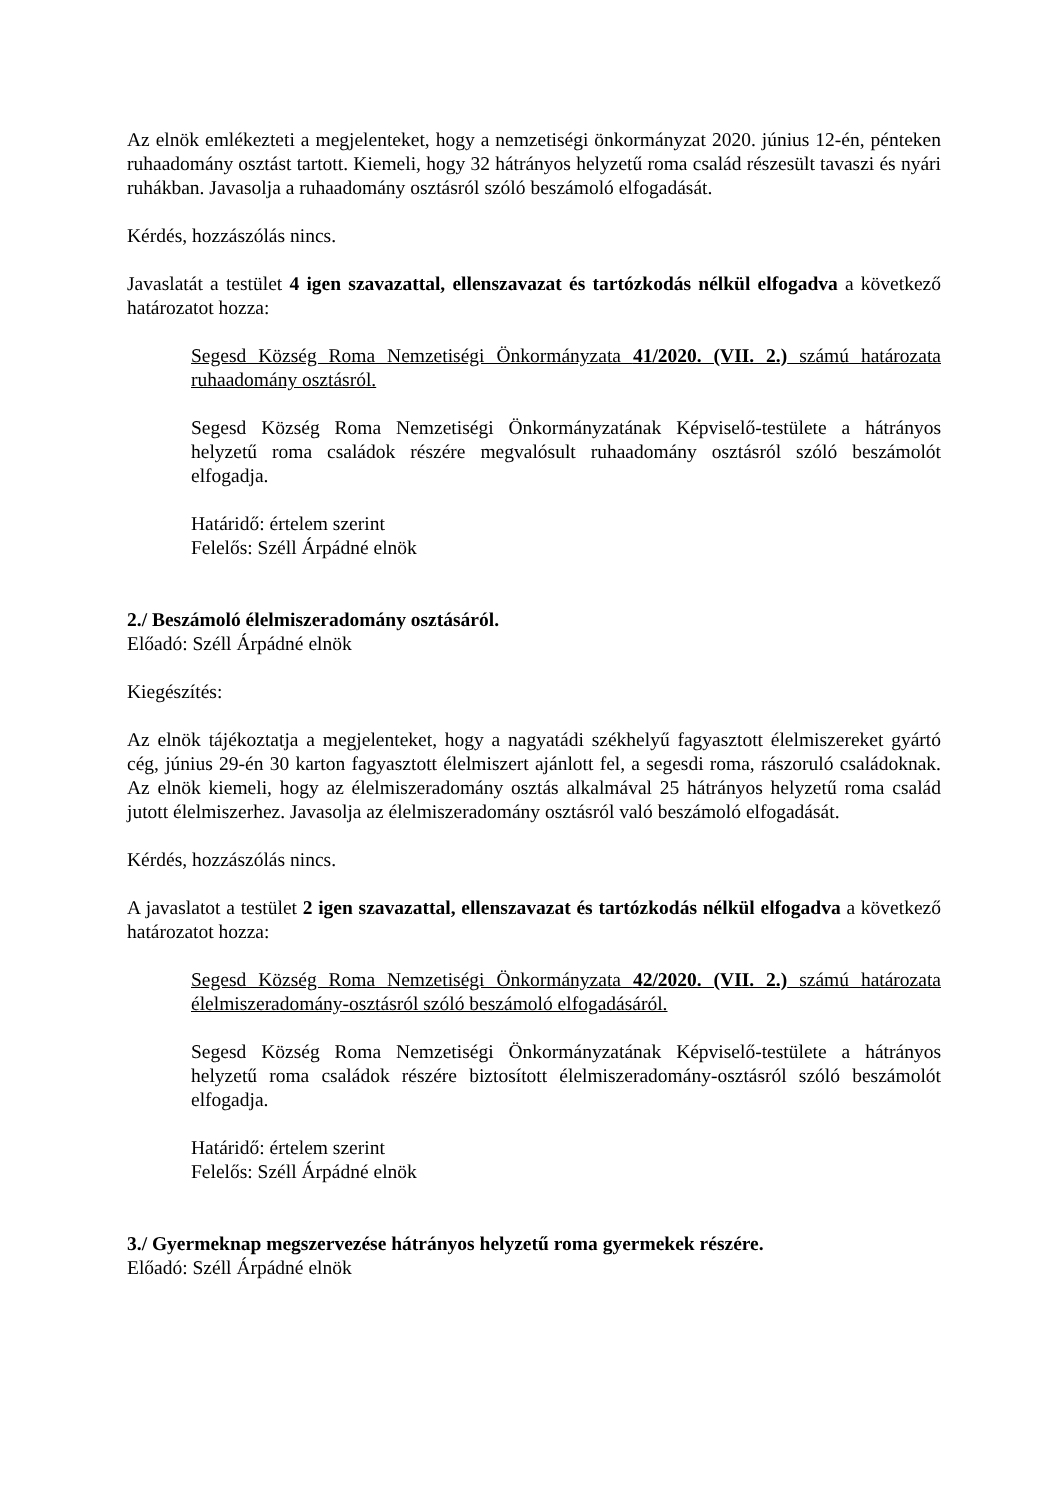Az elnök emlékezteti a megjelenteket, hogy a nemzetiségi önkormányzat 2020. június 12-én, pénteken ruhaadomány osztást tartott. Kiemeli, hogy 32 hátrányos helyzetű roma család részesült tavaszi és nyári ruhákban. Javasolja a ruhaadomány osztásról szóló beszámoló elfogadását.
Kérdés, hozzászólás nincs.
Javaslatát a testület 4 igen szavazattal, ellenszavazat és tartózkodás nélkül elfogadva a következő határozatot hozza:
Segesd Község Roma Nemzetiségi Önkormányzata 41/2020. (VII. 2.) számú határozata ruhaadomány osztásról.
Segesd Község Roma Nemzetiségi Önkormányzatának Képviselő-testülete a hátrányos helyzetű roma családok részére megvalósult ruhaadomány osztásról szóló beszámolót elfogadja.
Határidő: értelem szerint
Felelős: Széll Árpádné elnök
2./ Beszámoló élelmiszeradomány osztásáról.
Előadó: Széll Árpádné elnök
Kiegészítés:
Az elnök tájékoztatja a megjelenteket, hogy a nagyatádi székhelyű fagyasztott élelmiszereket gyártó cég, június 29-én 30 karton fagyasztott élelmiszert ajánlott fel, a segesdi roma, rászoruló családoknak. Az elnök kiemeli, hogy az élelmiszeradomány osztás alkalmával 25 hátrányos helyzetű roma család jutott élelmiszerhez. Javasolja az élelmiszeradomány osztásról való beszámoló elfogadását.
Kérdés, hozzászólás nincs.
A javaslatot a testület 2 igen szavazattal, ellenszavazat és tartózkodás nélkül elfogadva a következő határozatot hozza:
Segesd Község Roma Nemzetiségi Önkormányzata 42/2020. (VII. 2.) számú határozata élelmiszeradomány-osztásról szóló beszámoló elfogadásáról.
Segesd Község Roma Nemzetiségi Önkormányzatának Képviselő-testülete a hátrányos helyzetű roma családok részére biztosított élelmiszeradomány-osztásról szóló beszámolót elfogadja.
Határidő: értelem szerint
Felelős: Széll Árpádné elnök
3./ Gyermeknap megszervezése hátrányos helyzetű roma gyermekek részére.
Előadó: Széll Árpádné elnök